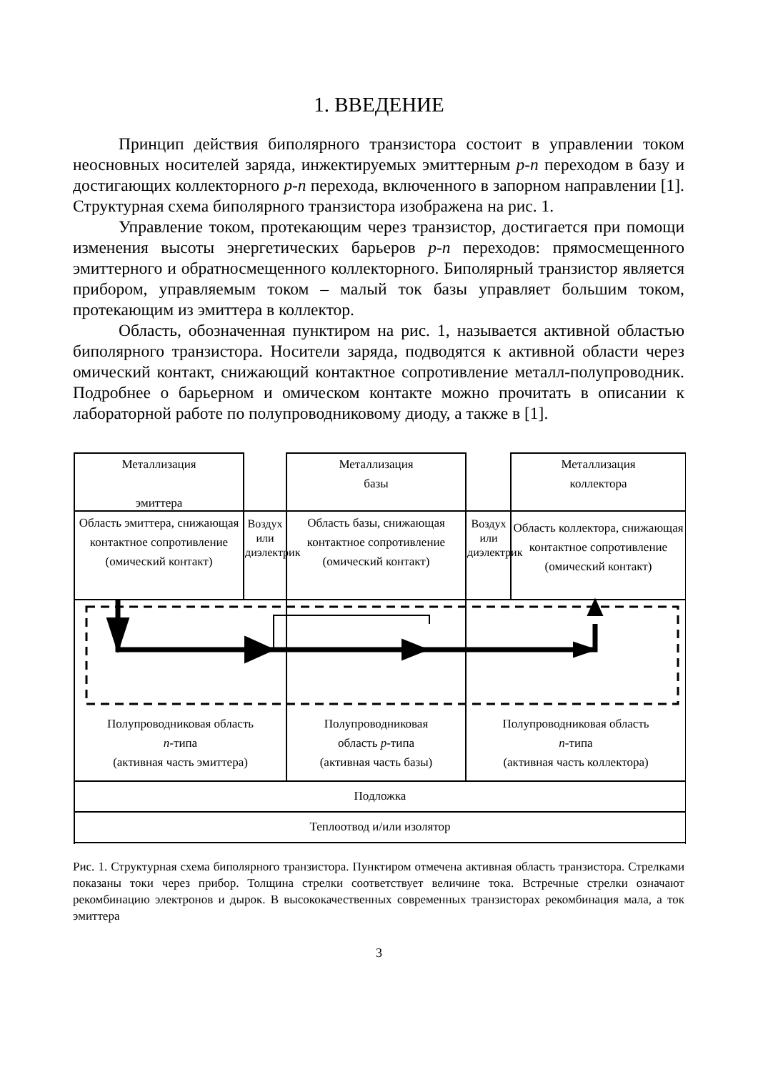1. ВВЕДЕНИЕ
Принцип действия биполярного транзистора состоит в управлении током неосновных носителей заряда, инжектируемых эмиттерным p-n переходом в базу и достигающих коллекторного p-n перехода, включенного в запорном направлении [1]. Структурная схема биполярного транзистора изображена на рис. 1.
Управление током, протекающим через транзистор, достигается при помощи изменения высоты энергетических барьеров p-n переходов: прямосмещенного эмиттерного и обратносмещенного коллекторного. Биполярный транзистор является прибором, управляемым током – малый ток базы управляет большим током, протекающим из эмиттера в коллектор.
Область, обозначенная пунктиром на рис. 1, называется активной областью биполярного транзистора. Носители заряда, подводятся к активной области через омический контакт, снижающий контактное сопротивление металл-полупроводник. Подробнее о барьерном и омическом контакте можно прочитать в описании к лабораторной работе по полупроводниковому диоду, а также в [1].
Металлизация
эмиттера
Металлизация
базы
Металлизация
коллектора
Воздух или диэлектрик
Воздух или диэлектрик
Область эмиттера, снижающая контактное сопротивление (омический контакт)
Область базы, снижающая контактное сопротивление (омический контакт)
Область коллектора, снижающая контактное сопротивление (омический контакт)
Полупроводниковая область
n-типа
(активная часть эмиттера)
Полупроводниковая
область p-типа
(активная часть базы)
Полупроводниковая область
n-типа
(активная часть коллектора)
Подложка
Теплоотвод и/или изолятор
Рис. 1. Структурная схема биполярного транзистора. Пунктиром отмечена активная область транзистора. Стрелками показаны токи через прибор. Толщина стрелки соответствует величине тока. Встречные стрелки означают рекомбинацию электронов и дырок. В высококачественных современных транзисторах рекомбинация мала, а ток эмиттера
3